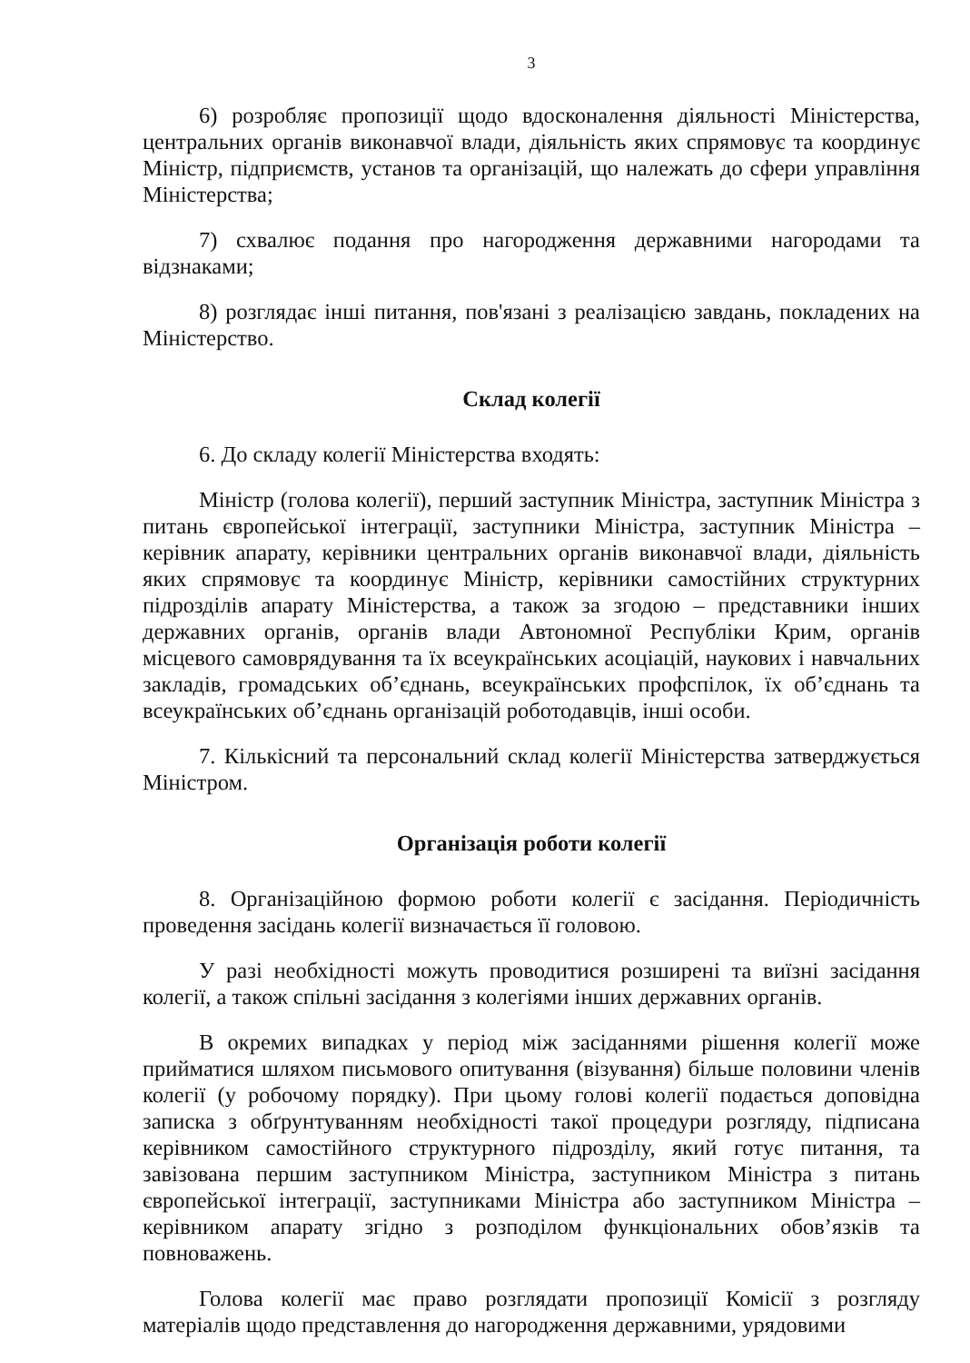3
6) розробляє пропозиції щодо вдосконалення діяльності Міністерства, центральних органів виконавчої влади, діяльність яких спрямовує та координує Міністр, підприємств, установ та організацій, що належать до сфери управління Міністерства;
7) схвалює подання про нагородження державними нагородами та відзнаками;
8) розглядає інші питання, пов'язані з реалізацією завдань, покладених на Міністерство.
Склад колегії
6. До складу колегії Міністерства входять:
Міністр (голова колегії), перший заступник Міністра, заступник Міністра з питань європейської інтеграції, заступники Міністра, заступник Міністра – керівник апарату, керівники центральних органів виконавчої влади, діяльність яких спрямовує та координує Міністр, керівники самостійних структурних підрозділів апарату Міністерства, а також за згодою – представники інших державних органів, органів влади Автономної Республіки Крим, органів місцевого самоврядування та їх всеукраїнських асоціацій, наукових і навчальних закладів, громадських об’єднань, всеукраїнських профспілок, їх об’єднань та всеукраїнських об’єднань організацій роботодавців, інші особи.
7. Кількісний та персональний склад колегії Міністерства затверджується Міністром.
Організація роботи колегії
8. Організаційною формою роботи колегії є засідання. Періодичність проведення засідань колегії визначається її головою.
У разі необхідності можуть проводитися розширені та виїзні засідання колегії, а також спільні засідання з колегіями інших державних органів.
В окремих випадках у період між засіданнями рішення колегії може прийматися шляхом письмового опитування (візування) більше половини членів колегії (у робочому порядку). При цьому голові колегії подається доповідна записка з обґрунтуванням необхідності такої процедури розгляду, підписана керівником самостійного структурного підрозділу, який готує питання, та завізована першим заступником Міністра, заступником Міністра з питань європейської інтеграції, заступниками Міністра або заступником Міністра – керівником апарату згідно з розподілом функціональних обов’язків та повноважень.
Голова колегії має право розглядати пропозиції Комісії з розгляду матеріалів щодо представлення до нагородження державними, урядовими